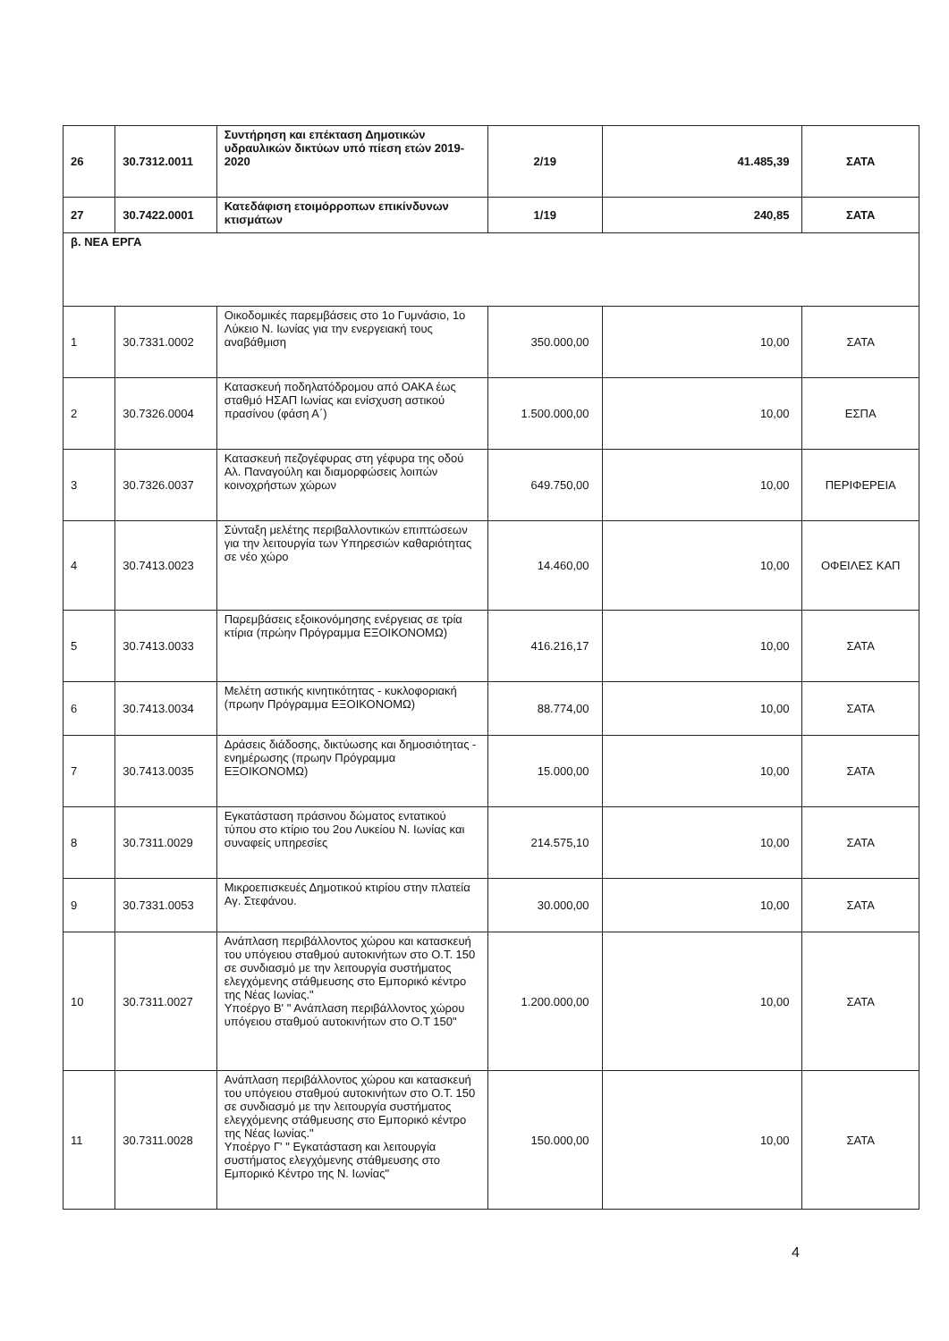| 26 | 30.7312.0011 | Συντήρηση και επέκταση Δημοτικών υδραυλικών δικτύων υπό πίεση ετών 2019-2020 | 2/19 | 41.485,39 | ΣΑΤΑ |
| 27 | 30.7422.0001 | Κατεδάφιση ετοιμόρροπων επικίνδυνων κτισμάτων | 1/19 | 240,85 | ΣΑΤΑ |
| β. ΝΕΑ ΕΡΓΑ | | | | | |
| 1 | 30.7331.0002 | Οικοδομικές παρεμβάσεις στο 1ο Γυμνάσιο, 1ο Λύκειο Ν. Ιωνίας για την ενεργειακή τους αναβάθμιση | 350.000,00 | 10,00 | ΣΑΤΑ |
| 2 | 30.7326.0004 | Κατασκευή ποδηλατόδρομου από ΟΑΚΑ έως σταθμό ΗΣΑΠ Ιωνίας και ενίσχυση αστικού πρασίνου (φάση Α΄) | 1.500.000,00 | 10,00 | ΕΣΠΑ |
| 3 | 30.7326.0037 | Κατασκευή πεζογέφυρας στη γέφυρα της οδού Αλ. Παναγούλη και διαμορφώσεις λοιπών κοινοχρήστων χώρων | 649.750,00 | 10,00 | ΠΕΡΙΦΕΡΕΙΑ |
| 4 | 30.7413.0023 | Σύνταξη μελέτης περιβαλλοντικών επιπτώσεων για την λειτουργία των Υπηρεσιών καθαριότητας σε νέο χώρο | 14.460,00 | 10,00 | ΟΦΕΙΛΕΣ ΚΑΠ |
| 5 | 30.7413.0033 | Παρεμβάσεις εξοικονόμησης ενέργειας σε τρία κτίρια (πρώην Πρόγραμμα ΕΞΟΙΚΟΝΟΜΩ) | 416.216,17 | 10,00 | ΣΑΤΑ |
| 6 | 30.7413.0034 | Μελέτη αστικής κινητικότητας - κυκλοφοριακή (πρωην Πρόγραμμα ΕΞΟΙΚΟΝΟΜΩ) | 88.774,00 | 10,00 | ΣΑΤΑ |
| 7 | 30.7413.0035 | Δράσεις διάδοσης, δικτύωσης και δημοσιότητας - ενημέρωσης (πρωην Πρόγραμμα ΕΞΟΙΚΟΝΟΜΩ) | 15.000,00 | 10,00 | ΣΑΤΑ |
| 8 | 30.7311.0029 | Εγκατάσταση πράσινου δώματος εντατικού τύπου στο κτίριο του 2ου Λυκείου Ν. Ιωνίας και συναφείς υπηρεσίες | 214.575,10 | 10,00 | ΣΑΤΑ |
| 9 | 30.7331.0053 | Μικροεπισκευές Δημοτικού κτιρίου στην πλατεία Αγ. Στεφάνου. | 30.000,00 | 10,00 | ΣΑΤΑ |
| 10 | 30.7311.0027 | Ανάπλαση περιβάλλοντος χώρου και κατασκευή του υπόγειου σταθμού αυτοκινήτων στο Ο.Τ. 150 σε συνδιασμό με την λειτουργία συστήματος ελεγχόμενης στάθμευσης στο Εμπορικό κέντρο της Νέας Ιωνίας." Υποέργο Β' " Ανάπλαση περιβάλλοντος χώρου υπόγειου σταθμού αυτοκινήτων στο Ο.Τ 150" | 1.200.000,00 | 10,00 | ΣΑΤΑ |
| 11 | 30.7311.0028 | Ανάπλαση περιβάλλοντος χώρου και κατασκευή του υπόγειου σταθμού αυτοκινήτων στο Ο.Τ. 150 σε συνδιασμό με την λειτουργία συστήματος ελεγχόμενης στάθμευσης στο Εμπορικό κέντρο της Νέας Ιωνίας." Υποέργο Γ' " Εγκατάσταση και λειτουργία συστήματος ελεγχόμενης στάθμευσης στο Εμπορικό Κέντρο της Ν. Ιωνίας" | 150.000,00 | 10,00 | ΣΑΤΑ |
4